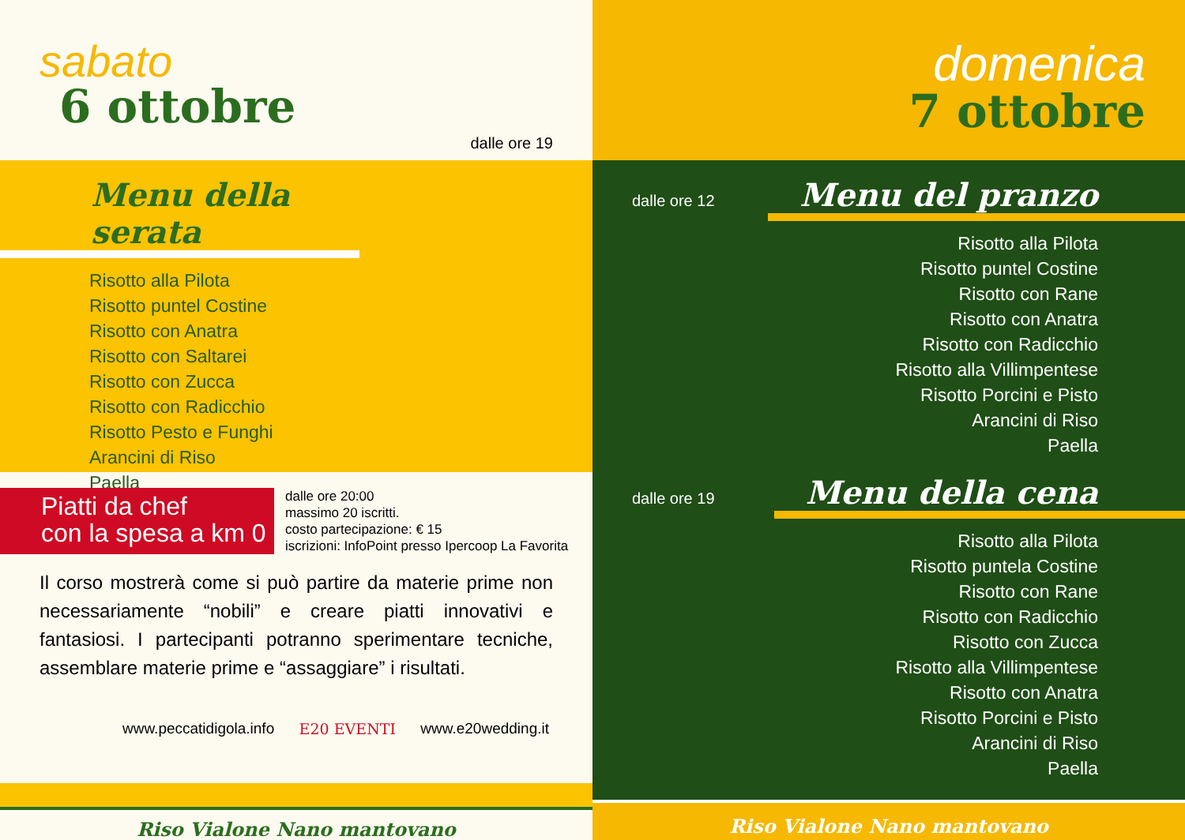sabato
6 ottobre
dalle ore 19
Menu della serata
Risotto alla Pilota
Risotto puntel Costine
Risotto con Anatra
Risotto con Saltarei
Risotto con Zucca
Risotto con Radicchio
Risotto Pesto e Funghi
Arancini di Riso
Paella
Piatti da chef
con la spesa a km 0
dalle ore 20:00
massimo 20 iscritti.
costo partecipazione: € 15
iscrizioni: InfoPoint presso Ipercoop La Favorita
Il corso mostrerà come si può partire da materie prime non necessariamente “nobili” e creare piatti innovativi e fantasiosi. I partecipanti potranno sperimentare tecniche, assemblare materie prime e “assaggiare” i risultati.
www.peccatidigola.info E20 EVENTI www.e20wedding.it
Riso Vialone Nano mantovano
domenica
7 ottobre
dalle ore 12 Menu del pranzo
Risotto alla Pilota
Risotto puntel Costine
Risotto con Rane
Risotto con Anatra
Risotto con Radicchio
Risotto alla Villimpentese
Risotto Porcini e Pisto
Arancini di Riso
Paella
dalle ore 19 Menu della cena
Risotto alla Pilota
Risotto puntela Costine
Risotto con Rane
Risotto con Radicchio
Risotto con Zucca
Risotto alla Villimpentese
Risotto con Anatra
Risotto Porcini e Pisto
Arancini di Riso
Paella
Riso Vialone Nano mantovano